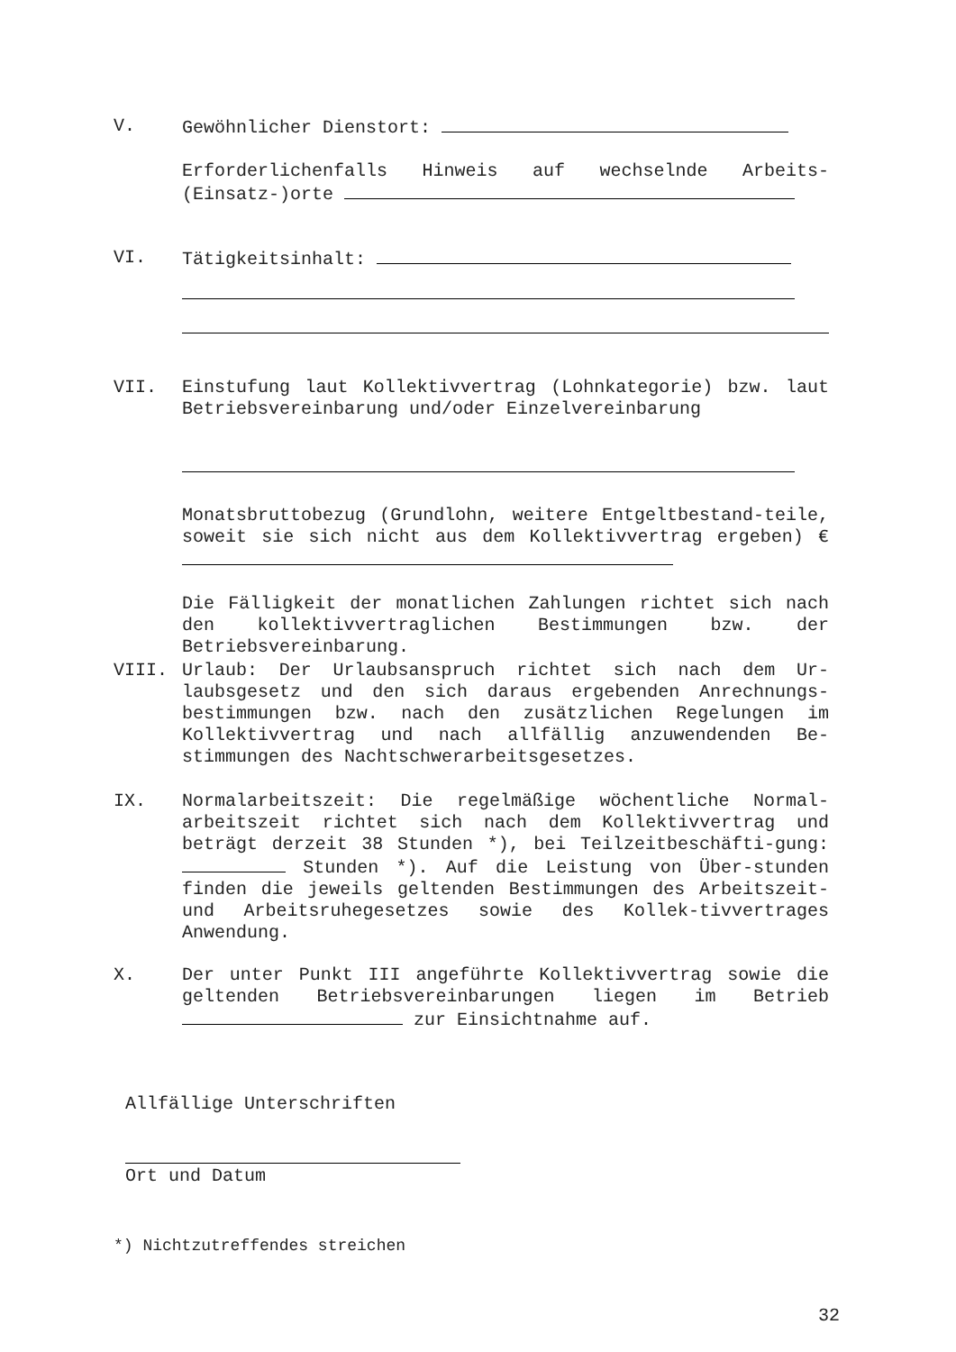V. Gewöhnlicher Dienstort:
Erforderlichenfalls Hinweis auf wechselnde Arbeits-(Einsatz-)orte
VI. Tätigkeitsinhalt:
VII. Einstufung laut Kollektivvertrag (Lohnkategorie) bzw. laut Betriebsvereinbarung und/oder Einzelvereinbarung
Monatsbruttobezug (Grundlohn, weitere Entgeltbestand-teile, soweit sie sich nicht aus dem Kollektivvertrag ergeben) €
Die Fälligkeit der monatlichen Zahlungen richtet sich nach den kollektivvertraglichen Bestimmungen bzw. der Betriebsvereinbarung.
VIII. Urlaub: Der Urlaubsanspruch richtet sich nach dem Ur-laubsgesetz und den sich daraus ergebenden Anrechnungs-bestimmungen bzw. nach den zusätzlichen Regelungen im Kollektivvertrag und nach allfällig anzuwendenden Be-stimmungen des Nachtschwerarbeitsgesetzes.
IX. Normalarbeitszeit: Die regelmäßige wöchentliche Normal-arbeitszeit richtet sich nach dem Kollektivvertrag und beträgt derzeit 38 Stunden *), bei Teilzeitbeschäfti-gung: Stunden *). Auf die Leistung von Über-stunden finden die jeweils geltenden Bestimmungen des Arbeitszeit- und Arbeitsruhegesetzes sowie des Kollek-tivvertrages Anwendung.
X. Der unter Punkt III angeführte Kollektivvertrag sowie die geltenden Betriebsvereinbarungen liegen im Betrieb zur Einsichtnahme auf.
Allfällige Unterschriften
Ort und Datum
*) Nichtzutreffendes streichen
32